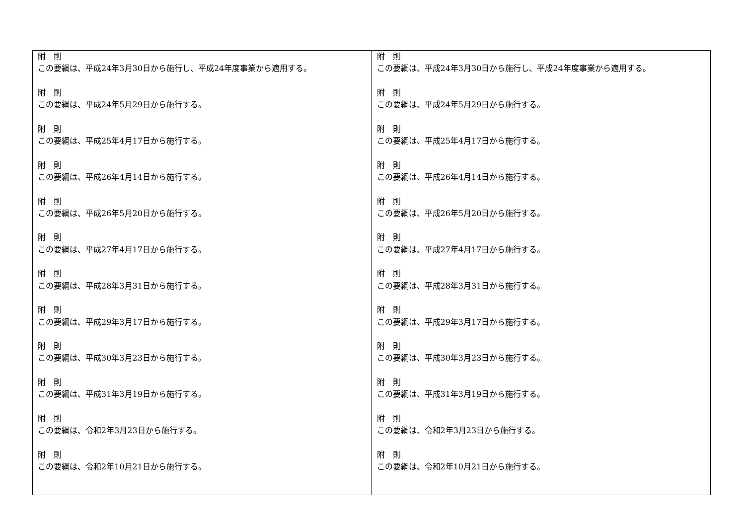| 附 則 この要綱は、平成24年3月30日から施行し、平成24年度事業から適用する。 附 則 この要綱は、平成24年5月29日から施行する。 附 則 この要綱は、平成25年4月17日から施行する。 附 則 この要綱は、平成26年4月14日から施行する。 附 則 この要綱は、平成26年5月20日から施行する。 附 則 この要綱は、平成27年4月17日から施行する。 附 則 この要綱は、平成28年3月31日から施行する。 附 則 この要綱は、平成29年3月17日から施行する。 附 則 この要綱は、平成30年3月23日から施行する。 附 則 この要綱は、平成31年3月19日から施行する。 附 則 この要綱は、令和2年3月23日から施行する。 附 則 この要綱は、令和2年10月21日から施行する。 | 附 則 この要綱は、平成24年3月30日から施行し、平成24年度事業から適用する。 附 則 この要綱は、平成24年5月29日から施行する。 附 則 この要綱は、平成25年4月17日から施行する。 附 則 この要綱は、平成26年4月14日から施行する。 附 則 この要綱は、平成26年5月20日から施行する。 附 則 この要綱は、平成27年4月17日から施行する。 附 則 この要綱は、平成28年3月31日から施行する。 附 則 この要綱は、平成29年3月17日から施行する。 附 則 この要綱は、平成30年3月23日から施行する。 附 則 この要綱は、平成31年3月19日から施行する。 附 則 この要綱は、令和2年3月23日から施行する。 附 則 この要綱は、令和2年10月21日から施行する。 |